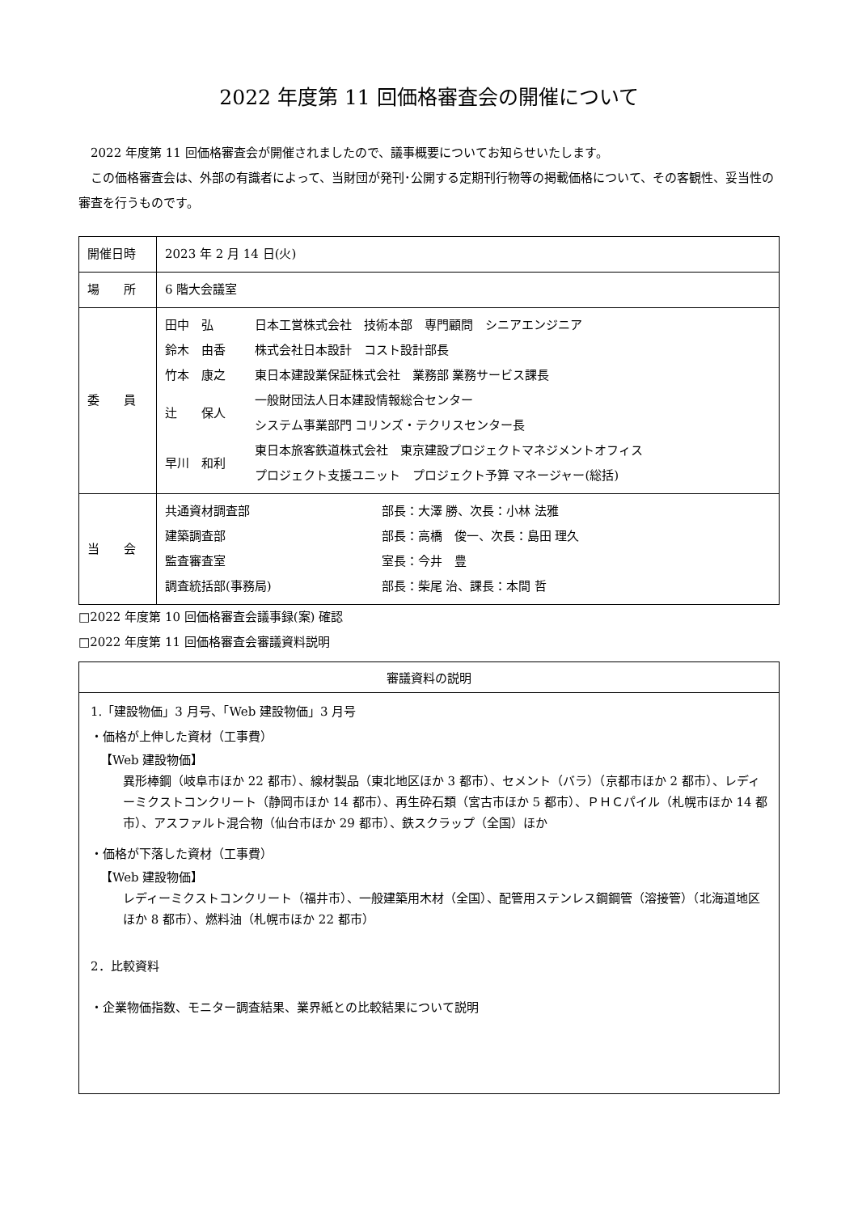2022 年度第 11 回価格審査会の開催について
　2022 年度第 11 回価格審査会が開催されましたので、議事概要についてお知らせいたします。
　この価格審査会は、外部の有識者によって、当財団が発刊･公開する定期刊行物等の掲載価格について、その客観性、妥当性の審査を行うものです。
| 開催日時 | 2023 年 2 月 14 日(火) |
| 場 所 | 6 階大会議室 |
| 委 員 | / 田中 弘 / 日本工営株式会社 技術本部 専門顧問 シニアエンジニア / / 鈴木 由香 / 株式会社日本設計 コスト設計部長 / / 竹本 康之 / 東日本建設業保証株式会社 業務部 業務サービス課長 / / 辻 保人 / 一般財団法人日本建設情報総合センター システム事業部門 コリンズ・テクリスセンター長 / / 早川 和利 / 東日本旅客鉄道株式会社 東京建設プロジェクトマネジメントオフィス プロジェクト支援ユニット プロジェクト予算 マネージャー(総括) / |
| 当 会 | / 共通資材調査部 / 部長：大澤 勝、次長：小林 法雅 / / 建築調査部 / 部長：高橋 俊一、次長：島田 理久 / / 監査審査室 / 室長：今井 豊 / / 調査統括部(事務局) / 部長：柴尾 治、課長：本間 哲 / |
□2022 年度第 10 回価格審査会議事録(案) 確認
□2022 年度第 11 回価格審査会審議資料説明
審議資料の説明
1.「建設物価」3 月号、「Web 建設物価」3 月号
・価格が上伸した資材（工事費）
【Web 建設物価】
異形棒鋼（岐阜市ほか 22 都市）、線材製品（東北地区ほか 3 都市）、セメント（バラ）（京都市ほか 2 都市）、レディーミクストコンクリート（静岡市ほか 14 都市）、再生砕石類（宮古市ほか 5 都市）、ＰＨＣパイル（札幌市ほか 14 都市）、アスファルト混合物（仙台市ほか 29 都市）、鉄スクラップ（全国）ほか
・価格が下落した資材（工事費）
【Web 建設物価】
レディーミクストコンクリート（福井市）、一般建築用木材（全国）、配管用ステンレス鋼鋼管（溶接管）（北海道地区ほか 8 都市）、燃料油（札幌市ほか 22 都市）
2．比較資料
・企業物価指数、モニター調査結果、業界紙との比較結果について説明